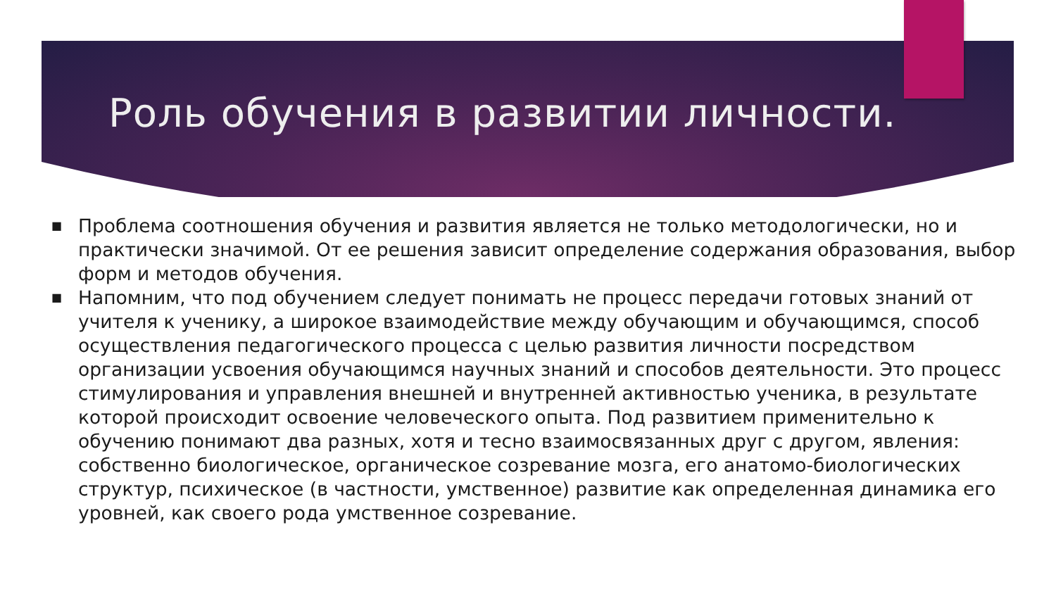Роль обучения в развитии личности.
■ Проблема соотношения обучения и развития является не только методологически, но и практически значимой. От ее решения зависит определение содержания образования, выбор форм и методов обучения.
■ Напомним, что под обучением следует понимать не процесс передачи готовых знаний от учителя к ученику, а широкое взаимодействие между обучающим и обучающимся, способ осуществления педагогического процесса с целью развития личности посредством организации усвоения обучающимся научных знаний и способов деятельности. Это процесс стимулирования и управления внешней и внутренней активностью ученика, в результате которой происходит освоение человеческого опыта. Под развитием применительно к обучению понимают два разных, хотя и тесно взаимосвязанных друг с другом, явления: собственно биологическое, органическое созревание мозга, его анатомо-биологических структур, психическое (в частности, умственное) развитие как определенная динамика его уровней, как своего рода умственное созревание.